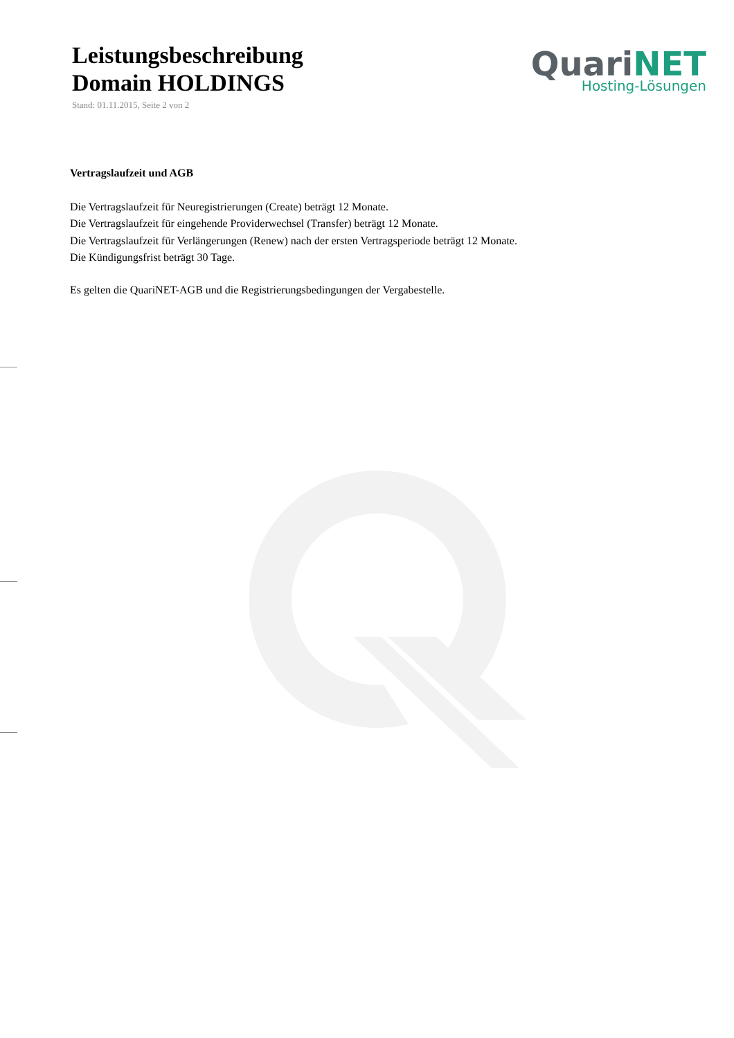Leistungsbeschreibung
Domain HOLDINGS
Stand: 01.11.2015, Seite 2 von 2
QuariNET
Hosting-Lösungen
Vertragslaufzeit und AGB
Die Vertragslaufzeit für Neuregistrierungen (Create) beträgt 12 Monate.
Die Vertragslaufzeit für eingehende Providerwechsel (Transfer) beträgt 12 Monate.
Die Vertragslaufzeit für Verlängerungen (Renew) nach der ersten Vertragsperiode beträgt 12 Monate.
Die Kündigungsfrist beträgt 30 Tage.
Es gelten die QuariNET-AGB und die Registrierungsbedingungen der Vergabestelle.